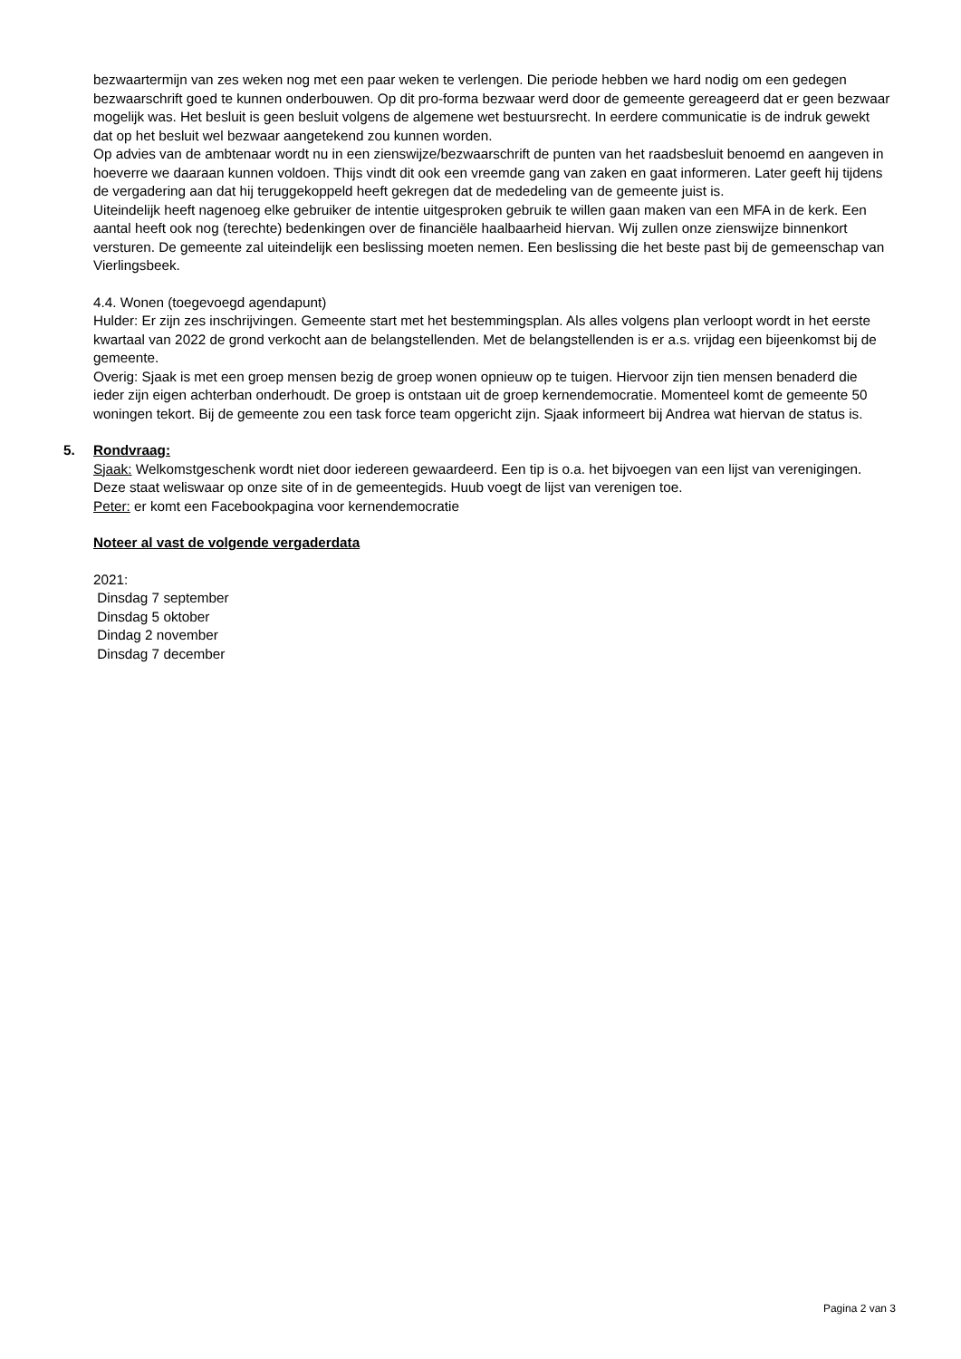bezwaartermijn van zes weken nog met een paar weken te verlengen. Die periode hebben we hard nodig om een gedegen bezwaarschrift goed te kunnen onderbouwen. Op dit pro-forma bezwaar werd door de gemeente gereageerd dat er geen bezwaar mogelijk was. Het besluit is geen besluit volgens de algemene wet bestuursrecht. In eerdere communicatie is de indruk gewekt dat op het besluit wel bezwaar aangetekend zou kunnen worden.
Op advies van de ambtenaar wordt nu in een zienswijze/bezwaarschrift de punten van het raadsbesluit benoemd en aangeven in hoeverre we daaraan kunnen voldoen. Thijs vindt dit ook een vreemde gang van zaken en gaat informeren. Later geeft hij tijdens de vergadering aan dat hij teruggekoppeld heeft gekregen dat de mededeling van de gemeente juist is.
Uiteindelijk heeft nagenoeg elke gebruiker de intentie uitgesproken gebruik te willen gaan maken van een MFA in de kerk. Een aantal heeft ook nog (terechte) bedenkingen over de financiële haalbaarheid hiervan. Wij zullen onze zienswijze binnenkort versturen. De gemeente zal uiteindelijk een beslissing moeten nemen. Een beslissing die het beste past bij de gemeenschap van Vierlingsbeek.
4.4. Wonen (toegevoegd agendapunt)
Hulder: Er zijn zes inschrijvingen. Gemeente start met het bestemmingsplan. Als alles volgens plan verloopt wordt in het eerste kwartaal van 2022 de grond verkocht aan de belangstellenden. Met de belangstellenden is er a.s. vrijdag een bijeenkomst bij de gemeente.
Overig: Sjaak is met een groep mensen bezig de groep wonen opnieuw op te tuigen. Hiervoor zijn tien mensen benaderd die ieder zijn eigen achterban onderhoudt. De groep is ontstaan uit de groep kernendemocratie. Momenteel komt de gemeente 50 woningen tekort. Bij de gemeente zou een task force team opgericht zijn. Sjaak informeert bij Andrea wat hiervan de status is.
5. Rondvraag:
Sjaak: Welkomstgeschenk wordt niet door iedereen gewaardeerd. Een tip is o.a. het bijvoegen van een lijst van verenigingen. Deze staat weliswaar op onze site of in de gemeentegids. Huub voegt de lijst van verenigen toe.
Peter: er komt een Facebookpagina voor kernendemocratie
Noteer al vast de volgende vergaderdata
2021:
Dinsdag 7 september
Dinsdag 5 oktober
Dindag 2 november
Dinsdag 7 december
Pagina 2 van 3